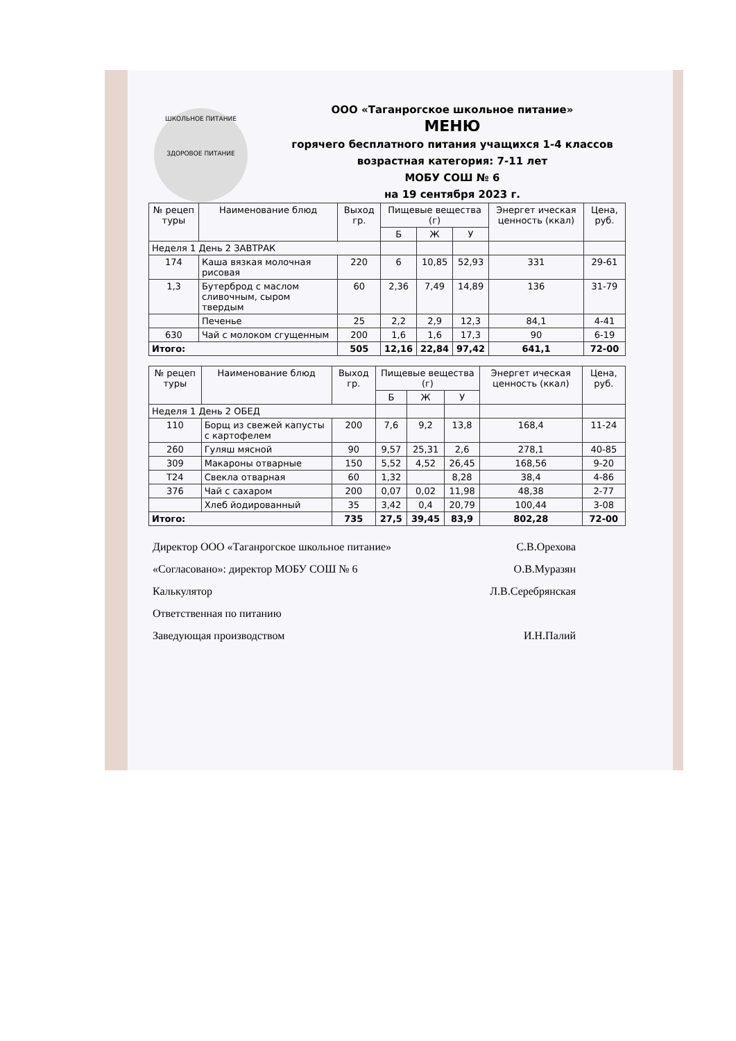ШКОЛЬНОЕ ПИТАНИЕ
ЗДОРОВОЕ ПИТАНИЕ
ООО «Таганрогское школьное питание»
МЕНЮ
горячего бесплатного питания учащихся 1-4 классов
возрастная категория: 7-11 лет
МОБУ СОШ № 6
на 19 сентября 2023 г.
| № рецеп туры | Наименование блюд | Выход гр. | Пищевые вещества (г) | | | Энергет ическая ценность (ккал) | Цена, руб. |
| --- | --- | --- | --- | --- | --- | --- | --- |
| | | | Б | Ж | У | | |
| Неделя 1 День 2 ЗАВТРАК | | | | | | | |
| 174 | Каша вязкая молочная рисовая | 220 | 6 | 10,85 | 52,93 | 331 | 29-61 |
| 1,3 | Бутерброд с маслом сливочным, сыром твердым | 60 | 2,36 | 7,49 | 14,89 | 136 | 31-79 |
| | Печенье | 25 | 2,2 | 2,9 | 12,3 | 84,1 | 4-41 |
| 630 | Чай с молоком сгущенным | 200 | 1,6 | 1,6 | 17,3 | 90 | 6-19 |
| Итого: | | 505 | 12,16 | 22,84 | 97,42 | 641,1 | 72-00 |
| № рецеп туры | Наименование блюд | Выход гр. | Пищевые вещества (г) | | | Энергет ическая ценность (ккал) | Цена, руб. |
| --- | --- | --- | --- | --- | --- | --- | --- |
| | | | Б | Ж | У | | |
| Неделя 1 День 2 ОБЕД | | | | | | | |
| 110 | Борщ из свежей капусты с картофелем | 200 | 7,6 | 9,2 | 13,8 | 168,4 | 11-24 |
| 260 | Гуляш мясной | 90 | 9,57 | 25,31 | 2,6 | 278,1 | 40-85 |
| 309 | Макароны отварные | 150 | 5,52 | 4,52 | 26,45 | 168,56 | 9-20 |
| T24 | Свекла отварная | 60 | 1,32 | | 8,28 | 38,4 | 4-86 |
| 376 | Чай с сахаром | 200 | 0,07 | 0,02 | 11,98 | 48,38 | 2-77 |
| | Хлеб йодированный | 35 | 3,42 | 0,4 | 20,79 | 100,44 | 3-08 |
| Итого: | | 735 | 27,5 | 39,45 | 83,9 | 802,28 | 72-00 |
Директор ООО «Таганрогское школьное питание» С.В.Орехова
«Согласовано»: директор МОБУ СОШ № 6 О.В.Муразян
Калькулятор Л.В.Серебрянская
Ответственная по питанию
Заведующая производством И.Н.Палий